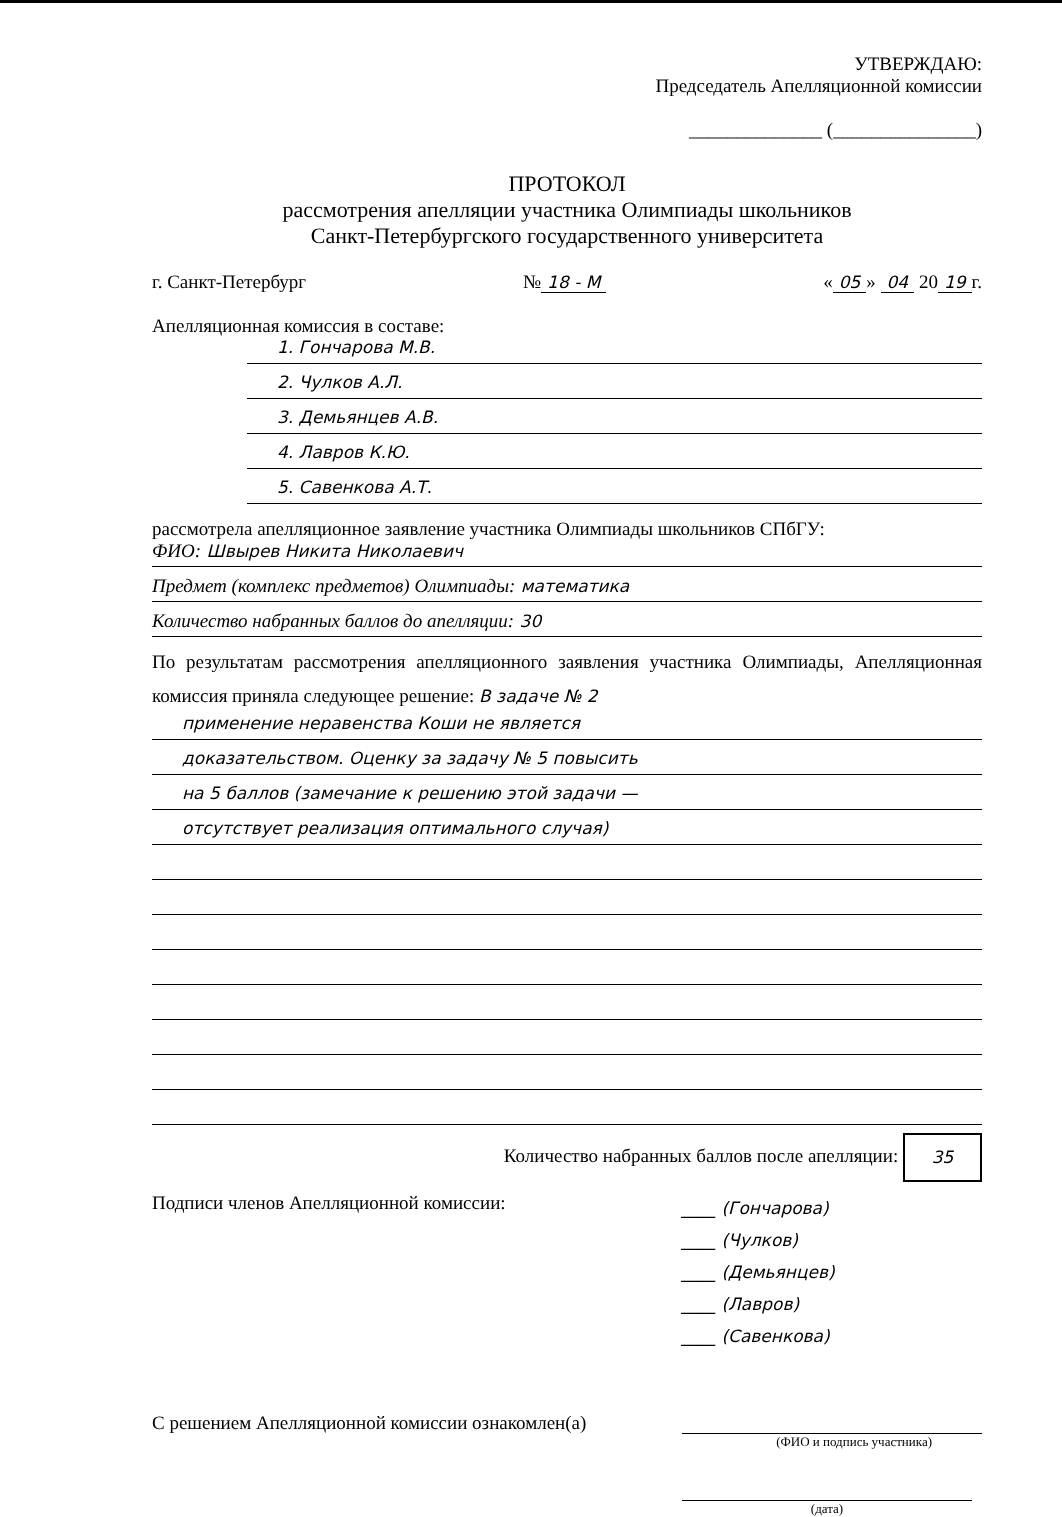УТВЕРЖДАЮ:
Председатель Апелляционной комиссии
______________ (_______________)
ПРОТОКОЛ
рассмотрения апелляции участника Олимпиады школьников
Санкт-Петербургского государственного университета
г. Санкт-Петербург № 18 - M « 05 » 04 20 19 г.
Апелляционная комиссия в составе:
1. Гончарова М.В.
2. Чулков А.Л.
3. Демьянцев А.В.
4. Лавров К.Ю.
5. Савенкова А.Т.
рассмотрела апелляционное заявление участника Олимпиады школьников СПбГУ:
ФИО: Швырев Никита Николаевич
Предмет (комплекс предметов) Олимпиады: математика
Количество набранных баллов до апелляции: 30
По результатам рассмотрения апелляционного заявления участника Олимпиады, Апелляционная комиссия приняла следующее решение: В задаче № 2
применение неравенства Коши не является
доказательством. Оценку за задачу № 5 повысить
на 5 баллов (замечание к решению этой задачи —
отсутствует реализация оптимального случая)
Количество набранных баллов после апелляции: 35
Подписи членов Апелляционной комиссии:
____ (Гончарова)
____ (Чулков)
____ (Демьянцев)
____ (Лавров)
____ (Савенкова)
С решением Апелляционной комиссии ознакомлен(а)
(ФИО и подпись участника)
(дата)